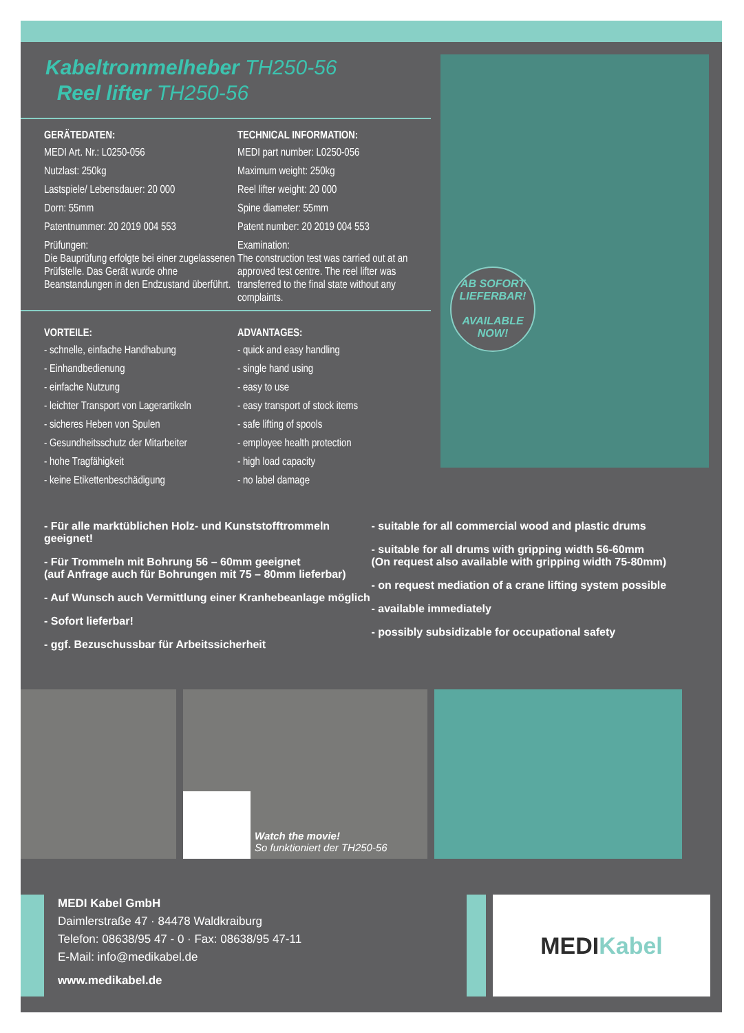Kabeltrommelheber TH250-56
Reel lifter TH250-56
GERÄTEDATEN:
MEDI Art. Nr.: L0250-056
Nutzlast: 250kg
Lastspiele/ Lebensdauer: 20 000
Dorn: 55mm
Patentnummer: 20 2019 004 553
Prüfungen:
Die Bauprüfung erfolgte bei einer zugelassenen Prüfstelle. Das Gerät wurde ohne Beanstandungen in den Endzustand überführt.
TECHNICAL INFORMATION:
MEDI part number: L0250-056
Maximum weight: 250kg
Reel lifter weight: 20 000
Spine diameter: 55mm
Patent number: 20 2019 004 553
Examination:
The construction test was carried out at an approved test centre. The reel lifter was transferred to the final state without any complaints.
VORTEILE:
- schnelle, einfache Handhabung
- Einhandbedienung
- einfache Nutzung
- leichter Transport von Lagerartikeln
- sicheres Heben von Spulen
- Gesundheitsschutz der Mitarbeiter
- hohe Tragfähigkeit
- keine Etikettenbeschädigung
ADVANTAGES:
- quick and easy handling
- single hand using
- easy to use
- easy transport of stock items
- safe lifting of spools
- employee health protection
- high load capacity
- no label damage
AB SOFORT LIEFERBAR!
AVAILABLE NOW!
- Für alle marktüblichen Holz- und Kunststofftrommeln geeignet!
- Für Trommeln mit Bohrung 56 – 60mm geeignet
(auf Anfrage auch für Bohrungen mit 75 – 80mm lieferbar)
- Auf Wunsch auch Vermittlung einer Kranhebeanlage möglich
- Sofort lieferbar!
- ggf. Bezuschussbar für Arbeitssicherheit
- suitable for all commercial wood and plastic drums
- suitable for all drums with gripping width 56-60mm
(On request also available with gripping width 75-80mm)
- on request mediation of a crane lifting system possible
- available immediately
- possibly subsidizable for occupational safety
Watch the movie!
So funktioniert der TH250-56
MEDI Kabel GmbH
Daimlerstraße 47 · 84478 Waldkraiburg
Telefon: 08638/95 47 - 0 · Fax: 08638/95 47-11
E-Mail: info@medikabel.de
www.medikabel.de
MEDI Kabel